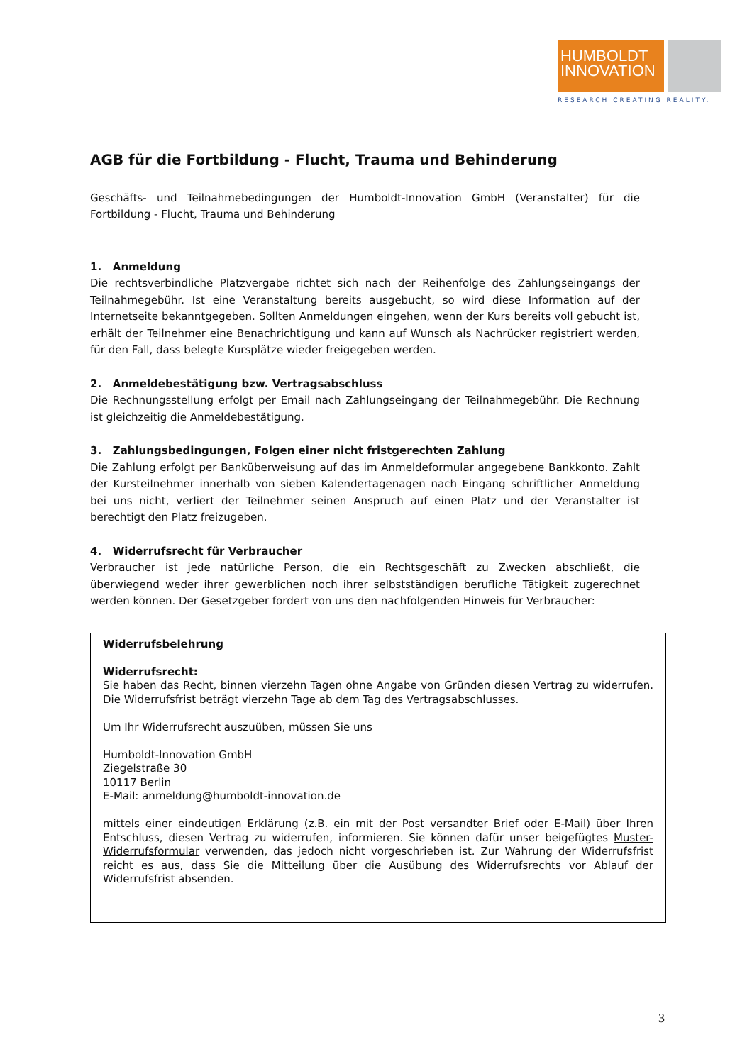HUMBOLDT
INNOVATION
RESEARCH CREATING REALITY.
AGB für die Fortbildung - Flucht, Trauma und Behinderung
Geschäfts- und Teilnahmebedingungen der Humboldt-Innovation GmbH (Veranstalter) für die Fortbildung - Flucht, Trauma und Behinderung
1. Anmeldung
Die rechtsverbindliche Platzvergabe richtet sich nach der Reihenfolge des Zahlungseingangs der Teilnahmegebühr. Ist eine Veranstaltung bereits ausgebucht, so wird diese Information auf der Internetseite bekanntgegeben. Sollten Anmeldungen eingehen, wenn der Kurs bereits voll gebucht ist, erhält der Teilnehmer eine Benachrichtigung und kann auf Wunsch als Nachrücker registriert werden, für den Fall, dass belegte Kursplätze wieder freigegeben werden.
2. Anmeldebestätigung bzw. Vertragsabschluss
Die Rechnungsstellung erfolgt per Email nach Zahlungseingang der Teilnahmegebühr. Die Rechnung ist gleichzeitig die Anmeldebestätigung.
3. Zahlungsbedingungen, Folgen einer nicht fristgerechten Zahlung
Die Zahlung erfolgt per Banküberweisung auf das im Anmeldeformular angegebene Bankkonto. Zahlt der Kursteilnehmer innerhalb von sieben Kalendertagenagen nach Eingang schriftlicher Anmeldung bei uns nicht, verliert der Teilnehmer seinen Anspruch auf einen Platz und der Veranstalter ist berechtigt den Platz freizugeben.
4. Widerrufsrecht für Verbraucher
Verbraucher ist jede natürliche Person, die ein Rechtsgeschäft zu Zwecken abschließt, die überwiegend weder ihrer gewerblichen noch ihrer selbstständigen berufliche Tätigkeit zugerechnet werden können. Der Gesetzgeber fordert von uns den nachfolgenden Hinweis für Verbraucher:
Widerrufsbelehrung
Widerrufsrecht:
Sie haben das Recht, binnen vierzehn Tagen ohne Angabe von Gründen diesen Vertrag zu widerrufen. Die Widerrufsfrist beträgt vierzehn Tage ab dem Tag des Vertragsabschlusses.
Um Ihr Widerrufsrecht auszuüben, müssen Sie uns
Humboldt-Innovation GmbH
Ziegelstraße 30
10117 Berlin
E-Mail: anmeldung@humboldt-innovation.de
mittels einer eindeutigen Erklärung (z.B. ein mit der Post versandter Brief oder E-Mail) über Ihren Entschluss, diesen Vertrag zu widerrufen, informieren. Sie können dafür unser beigefügtes Muster-Widerrufsformular verwenden, das jedoch nicht vorgeschrieben ist. Zur Wahrung der Widerrufsfrist reicht es aus, dass Sie die Mitteilung über die Ausübung des Widerrufsrechts vor Ablauf der Widerrufsfrist absenden.
3